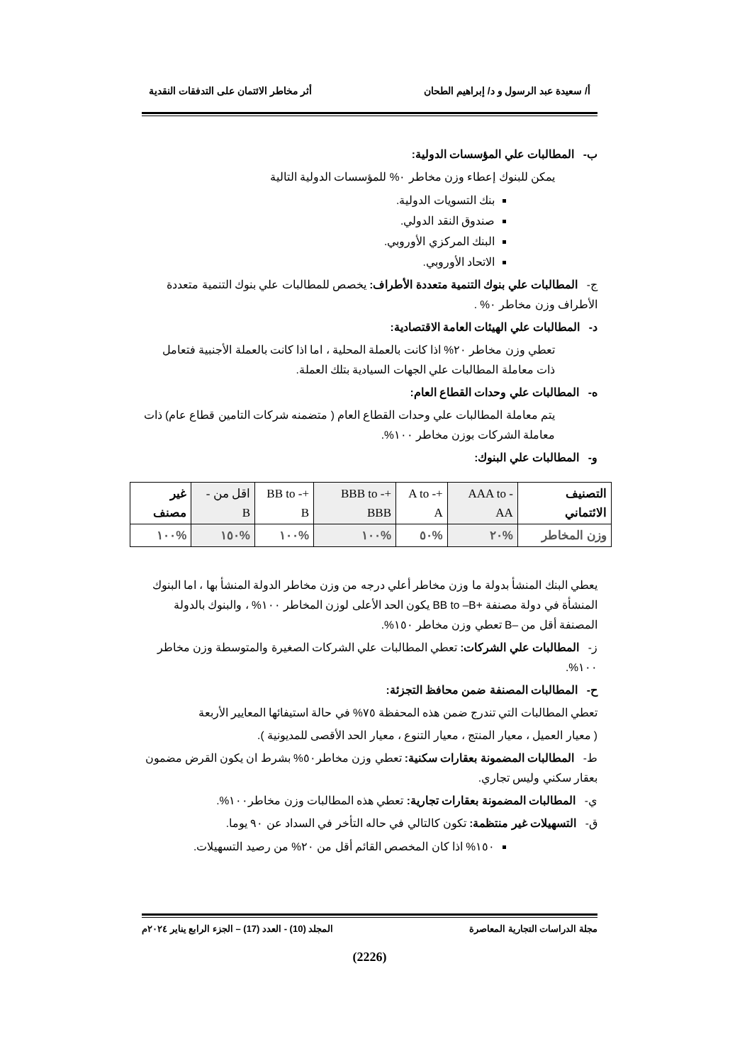أ/ سعيدة عبد الرسول و د/ إبراهيم الطحان أثر مخاطر الائتمان على التدفقات النقدية
ب- المطالبات علي المؤسسات الدولية:
يمكن للبنوك إعطاء وزن مخاطر ٠% للمؤسسات الدولية التالية
بنك التسويات الدولية.
صندوق النقد الدولي.
البنك المركزي الأوروبي.
الاتحاد الأوروبي.
ج- المطالبات علي بنوك التنمية متعددة الأطراف: يخصص للمطالبات علي بنوك التنمية متعددة الأطراف وزن مخاطر ٠% .
د- المطالبات علي الهيئات العامة الاقتصادية:
تعطي وزن مخاطر ٢٠% اذا كانت بالعملة المحلية ، اما اذا كانت بالعملة الأجنبية فتعامل ذات معاملة المطالبات علي الجهات السيادية بتلك العملة.
ه- المطالبات علي وحدات القطاع العام:
يتم معاملة المطالبات علي وحدات القطاع العام ( متضمنه شركات التامين قطاع عام) ذات معاملة الشركات بوزن مخاطر ١٠٠%.
و- المطالبات علي البنوك:
| التصنيف الائتماني | AAA to -AA | +A to -A | +BBB to -BBB | +BB to -B | اقل من - B | غير مصنف |
| وزن المخاطر | %٢٠ | %٥٠ | %١٠٠ | %١٠٠ | %١٥٠ | %١٠٠ |
يعطي البنك المنشأ بدولة ما وزن مخاطر أعلي درجه من وزن مخاطر الدولة المنشأ بها ، اما البنوك المنشأة في دولة مصنفة +BB to –B يكون الحد الأعلى لوزن المخاطر ١٠٠% ، والبنوك بالدولة المصنفة أقل من –B تعطي وزن مخاطر ١٥٠%.
ز- المطالبات علي الشركات: تعطي المطالبات علي الشركات الصغيرة والمتوسطة وزن مخاطر ١٠٠%.
ح- المطالبات المصنفة ضمن محافظ التجزئة:
تعطي المطالبات التي تندرج ضمن هذه المحفظة ٧٥% في حالة استيفائها المعايير الأربعة
( معيار العميل ، معيار المنتج ، معيار التنوع ، معيار الحد الأقصى للمديونية ).
ط- المطالبات المضمونة بعقارات سكنية: تعطي وزن مخاطر٥٠% بشرط ان يكون القرض مضمون بعقار سكني وليس تجاري.
ي- المطالبات المضمونة بعقارات تجارية: تعطي هذه المطالبات وزن مخاطر١٠٠%.
ق- التسهيلات غير منتظمة: تكون كالتالي في حاله التأخر في السداد عن ٩٠ يوما.
١٥٠% اذا كان المخصص القائم أقل من ٢٠% من رصيد التسهيلات.
مجلة الدراسات التجارية المعاصرة المجلد (10) - العدد (17) – الجزء الرابع يناير ٢٠٢٤م
(2226)